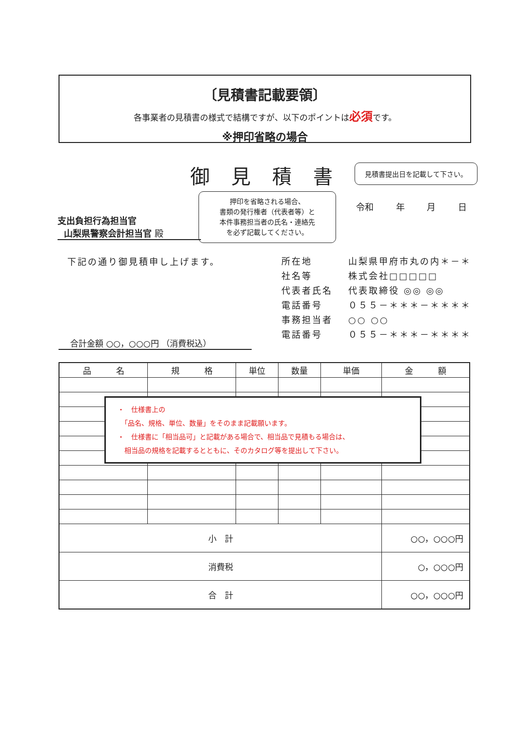〔見積書記載要領〕
各事業者の見積書の様式で結構ですが、以下のポイントは必須です。
※押印省略の場合
御見積書 見積書提出日を記載して下さい。
令和 年 月 日
押印を省略される場合、
書類の発行権者（代表者等）と
本件事務担当者の氏名・連絡先
を必ず記載してください。
支出負担行為担当官
山梨県警察会計担当官 殿
下記の通り御見積申し上げます。
| 所在地 | 山梨県甲府市丸の内＊－＊ |
| 社名等 | 株式会社□□□□□ |
| 代表者氏名 | 代表取締役 ◎◎ ◎◎ |
| 電話番号 | ０５５－＊＊＊－＊＊＊＊ |
| 事務担当者 | ○○ ○○ |
| 電話番号 | ０５５－＊＊＊－＊＊＊＊ |
合計金額 ○○，○○○円 （消費税込）
| 品 名 | 規 格 | 単位 | 数量 | 単価 | 金 額 |
| --- | --- | --- | --- | --- | --- |
| 小 計 | | | | | ○○，○○○円 |
| 消費税 | | | | | ○，○○○円 |
| 合 計 | | | | | ○○，○○○円 |
・　仕様書上の
　「品名、規格、単位、数量」をそのまま記載願います。
・　仕様書に「相当品可」と記載がある場合で、相当品で見積もる場合は、
　相当品の規格を記載するとともに、そのカタログ等を提出して下さい。